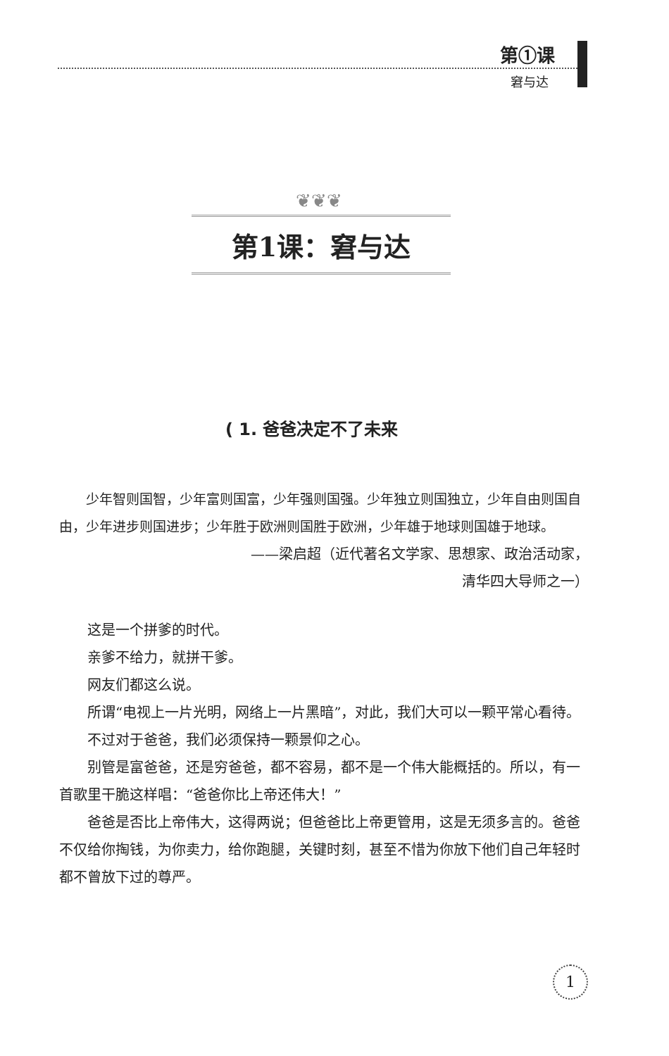第①课
窘与达
❦❦❦
第1课：窘与达
( 1. 爸爸决定不了未来
少年智则国智，少年富则国富，少年强则国强。少年独立则国独立，少年自由则国自由，少年进步则国进步；少年胜于欧洲则国胜于欧洲，少年雄于地球则国雄于地球。
——梁启超（近代著名文学家、思想家、政治活动家，
清华四大导师之一）
这是一个拼爹的时代。
亲爹不给力，就拼干爹。
网友们都这么说。
所谓“电视上一片光明，网络上一片黑暗”，对此，我们大可以一颗平常心看待。
不过对于爸爸，我们必须保持一颗景仰之心。
别管是富爸爸，还是穷爸爸，都不容易，都不是一个伟大能概括的。所以，有一首歌里干脆这样唱：“爸爸你比上帝还伟大！”
爸爸是否比上帝伟大，这得两说；但爸爸比上帝更管用，这是无须多言的。爸爸不仅给你掏钱，为你卖力，给你跑腿，关键时刻，甚至不惜为你放下他们自己年轻时都不曾放下过的尊严。
1